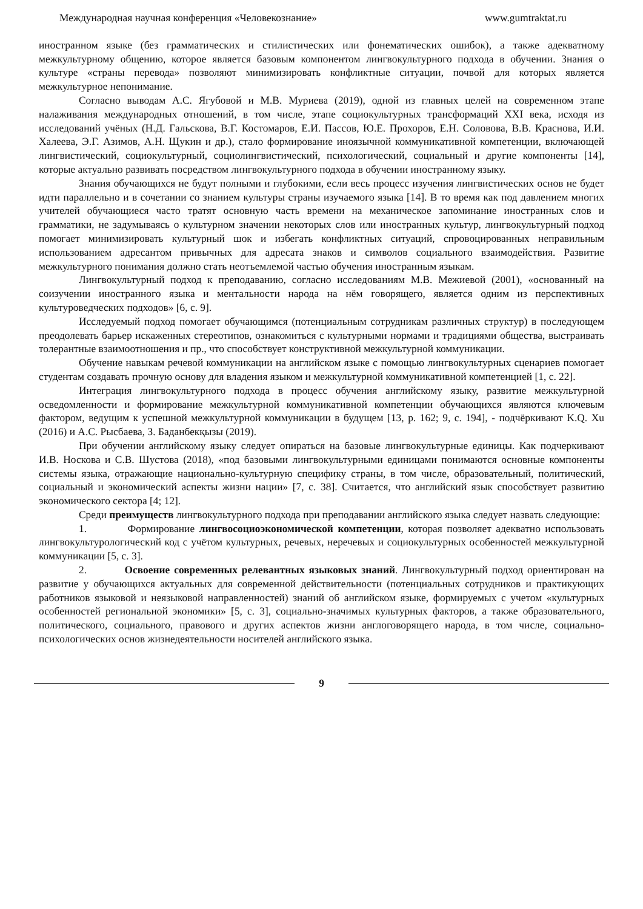Международная научная конференция «Человекознание» www.gumtraktat.ru
иностранном языке (без грамматических и стилистических или фонематических ошибок), а также адекватному межкультурному общению, которое является базовым компонентом лингвокультурного подхода в обучении. Знания о культуре «страны перевода» позволяют минимизировать конфликтные ситуации, почвой для которых является межкультурное непонимание.
Согласно выводам А.С. Ягубовой и М.В. Муриева (2019), одной из главных целей на современном этапе налаживания международных отношений, в том числе, этапе социокультурных трансформаций XXI века, исходя из исследований учёных (Н.Д. Гальскова, В.Г. Костомаров, Е.И. Пассов, Ю.Е. Прохоров, Е.Н. Соловова, В.В. Краснова, И.И. Халеева, Э.Г. Азимов, А.Н. Щукин и др.), стало формирование иноязычной коммуникативной компетенции, включающей лингвистический, социокультурный, социолингвистический, психологический, социальный и другие компоненты [14], которые актуально развивать посредством лингвокультурного подхода в обучении иностранному языку.
Знания обучающихся не будут полными и глубокими, если весь процесс изучения лингвистических основ не будет идти параллельно и в сочетании со знанием культуры страны изучаемого языка [14]. В то время как под давлением многих учителей обучающиеся часто тратят основную часть времени на механическое запоминание иностранных слов и грамматики, не задумываясь о культурном значении некоторых слов или иностранных культур, лингвокультурный подход помогает минимизировать культурный шок и избегать конфликтных ситуаций, спровоцированных неправильным использованием адресантом привычных для адресата знаков и символов социального взаимодействия. Развитие межкультурного понимания должно стать неотъемлемой частью обучения иностранным языкам.
Лингвокультурный подход к преподаванию, согласно исследованиям М.В. Межиевой (2001), «основанный на соизучении иностранного языка и ментальности народа на нём говорящего, является одним из перспективных культуроведческих подходов» [6, с. 9].
Исследуемый подход помогает обучающимся (потенциальным сотрудникам различных структур) в последующем преодолевать барьер искаженных стереотипов, ознакомиться с культурными нормами и традициями общества, выстраивать толерантные взаимоотношения и пр., что способствует конструктивной межкультурной коммуникации.
Обучение навыкам речевой коммуникации на английском языке с помощью лингвокультурных сценариев помогает студентам создавать прочную основу для владения языком и межкультурной коммуникативной компетенцией [1, с. 22].
Интеграция лингвокультурного подхода в процесс обучения английскому языку, развитие межкультурной осведомленности и формирование межкультурной коммуникативной компетенции обучающихся являются ключевым фактором, ведущим к успешной межкультурной коммуникации в будущем [13, p. 162; 9, c. 194], - подчёркивают K.Q. Xu (2016) и А.С. Рысбаева, З. Баданбекқызы (2019).
При обучении английскому языку следует опираться на базовые лингвокультурные единицы. Как подчеркивают И.В. Носкова и С.В. Шустова (2018), «под базовыми лингвокультурными единицами понимаются основные компоненты системы языка, отражающие национально-культурную специфику страны, в том числе, образовательный, политический, социальный и экономический аспекты жизни нации» [7, с. 38]. Считается, что английский язык способствует развитию экономического сектора [4; 12].
Среди преимуществ лингвокультурного подхода при преподавании английского языка следует назвать следующие:
1. Формирование лингвосоциоэкономической компетенции, которая позволяет адекватно использовать лингвокультурологический код с учётом культурных, речевых, неречевых и социокультурных особенностей межкультурной коммуникации [5, с. 3].
2. Освоение современных релевантных языковых знаний. Лингвокультурный подход ориентирован на развитие у обучающихся актуальных для современной действительности (потенциальных сотрудников и практикующих работников языковой и неязыковой направленностей) знаний об английском языке, формируемых с учетом «культурных особенностей региональной экономики» [5, с. 3], социально-значимых культурных факторов, а также образовательного, политического, социального, правового и других аспектов жизни англоговорящего народа, в том числе, социально-психологических основ жизнедеятельности носителей английского языка.
9